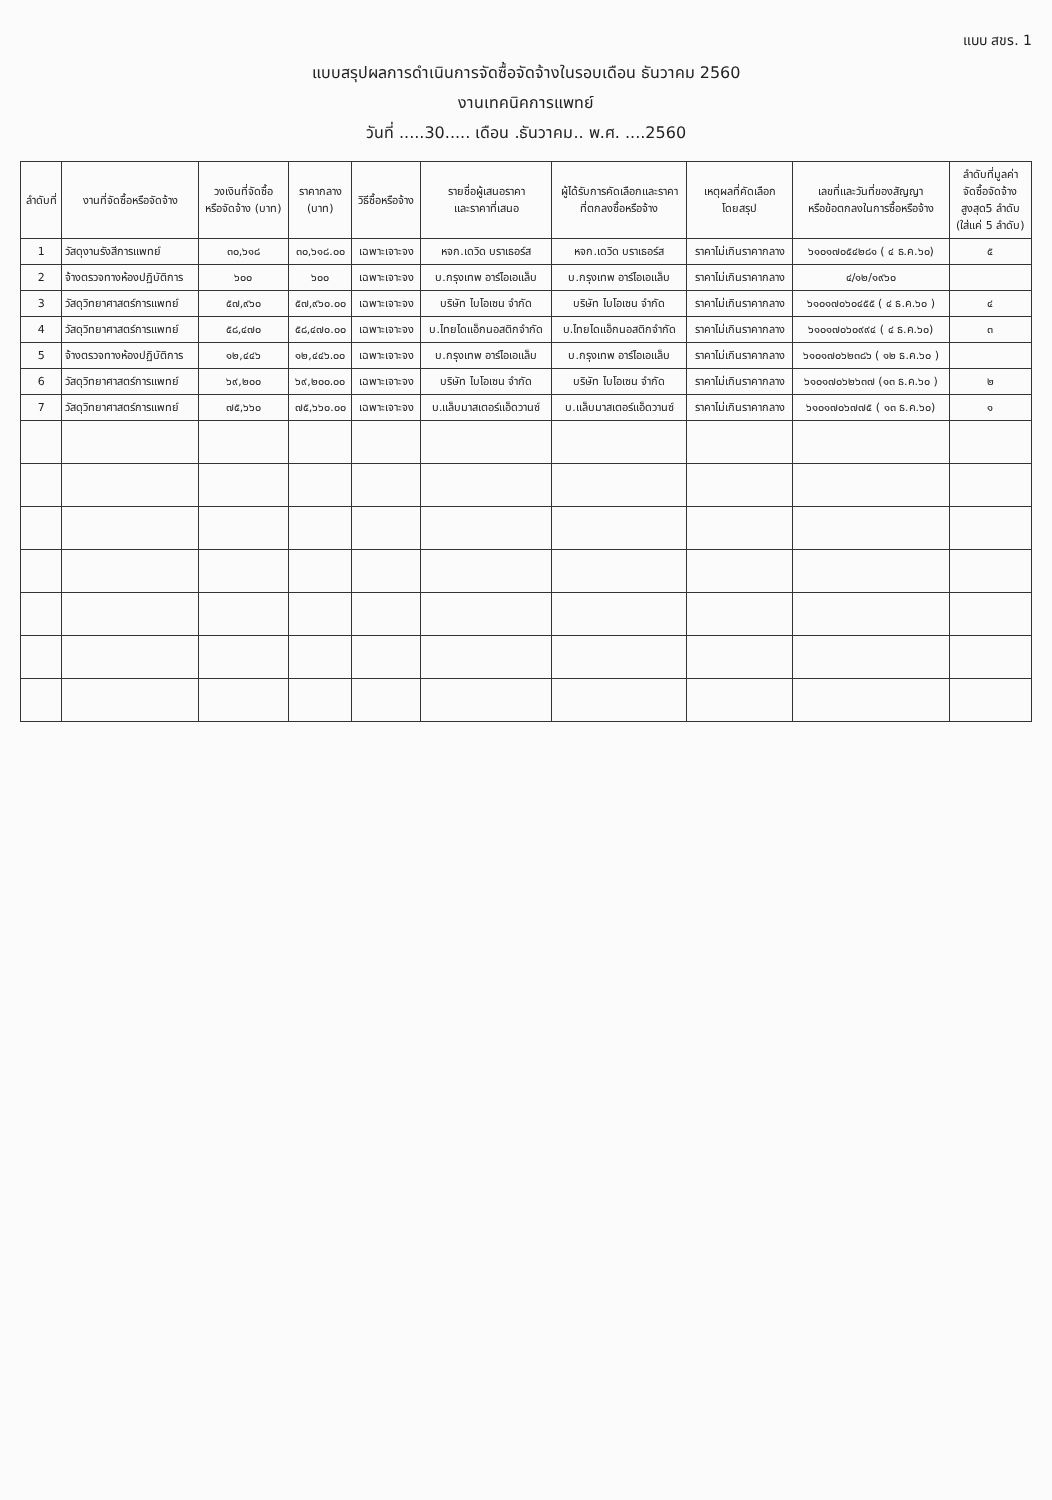แบบ สขร. 1
แบบสรุปผลการดำเนินการจัดซื้อจัดจ้างในรอบเดือน ธันวาคม 2560
งานเทคนิคการแพทย์
วันที่ .....30..... เดือน .ธันวาคม.. พ.ศ. ....2560
| ลำดับที่ | งานที่จัดซื้อหรือจัดจ้าง | วงเงินที่จัดซื้อ หรือจัดจ้าง (บาท) | ราคากลาง (บาท) | วิธีซื้อหรือจ้าง | รายชื่อผู้เสนอราคา และราคาที่เสนอ | ผู้ได้รับการคัดเลือกและราคา ที่ตกลงซื้อหรือจ้าง | เหตุผลที่คัดเลือก โดยสรุป | เลขที่และวันที่ของสัญญา หรือข้อตกลงในการซื้อหรือจ้าง | ลำดับที่มูลค่า จัดซื้อจัดจ้าง สูงสุด5 ลำดับ (ใส่แค่ 5 ลำดับ) |
| --- | --- | --- | --- | --- | --- | --- | --- | --- | --- |
| 1 | วัสดุงานรังสีการแพทย์ | ๓๐,๖๑๘ | ๓๐,๖๑๘.๐๐ | เฉพาะเจาะจง | หจก.เดวิด บราเธอร์ส | หจก.เดวิด บราเธอร์ส | ราคาไม่เกินราคากลาง | ๖๑๐๑๗๐๕๔๒๘๑ ( ๔ ธ.ค.๖๐) | ๕ |
| 2 | จ้างตรวจทางห้องปฏิบัติการ | ๖๐๐ | ๖๐๐ | เฉพาะเจาะจง | บ.กรุงเทพ อาร์ไอเอแล็บ | บ.กรุงเทพ อาร์ไอเอแล็บ | ราคาไม่เกินราคากลาง | ๔/๑๒/๑๙๖๐ | |
| 3 | วัสดุวิทยาศาสตร์การแพทย์ | ๕๗,๙๖๐ | ๕๗,๙๖๐.๐๐ | เฉพาะเจาะจง | บริษัท ไบโอเซน จำกัด | บริษัท ไบโอเซน จำกัด | ราคาไม่เกินราคากลาง | ๖๑๐๑๗๐๖๐๔๕๕ ( ๔ ธ.ค.๖๐ ) | ๔ |
| 4 | วัสดุวิทยาศาสตร์การแพทย์ | ๕๘,๔๗๐ | ๕๘,๔๗๐.๐๐ | เฉพาะเจาะจง | บ.ไทยไดแอ็กนอสติกจำกัด | บ.ไทยไดแอ็กนอสติกจำกัด | ราคาไม่เกินราคากลาง | ๖๑๐๑๗๐๖๐๙๙๔ ( ๔ ธ.ค.๖๐) | ๓ |
| 5 | จ้างตรวจทางห้องปฏิบัติการ | ๑๒,๔๔๖ | ๑๒,๔๔๖.๐๐ | เฉพาะเจาะจง | บ.กรุงเทพ อาร์ไอเอแล็บ | บ.กรุงเทพ อาร์ไอเอแล็บ | ราคาไม่เกินราคากลาง | ๖๑๐๑๗๐๖๒๓๘๖ ( ๑๒ ธ.ค.๖๐ ) | |
| 6 | วัสดุวิทยาศาสตร์การแพทย์ | ๖๙,๒๐๐ | ๖๙,๒๐๐.๐๐ | เฉพาะเจาะจง | บริษัท ไบโอเซน จำกัด | บริษัท ไบโอเซน จำกัด | ราคาไม่เกินราคากลาง | ๖๑๐๑๗๐๖๒๖๓๗ (๑๓ ธ.ค.๖๐ ) | ๒ |
| 7 | วัสดุวิทยาศาสตร์การแพทย์ | ๗๕,๖๖๐ | ๗๕,๖๖๐.๐๐ | เฉพาะเจาะจง | บ.แล็บมาสเตอร์แอ็ดวานซ์ | บ.แล็บมาสเตอร์แอ็ดวานซ์ | ราคาไม่เกินราคากลาง | ๖๑๐๑๗๐๖๗๗๕ ( ๑๓ ธ.ค.๖๐) | ๑ |